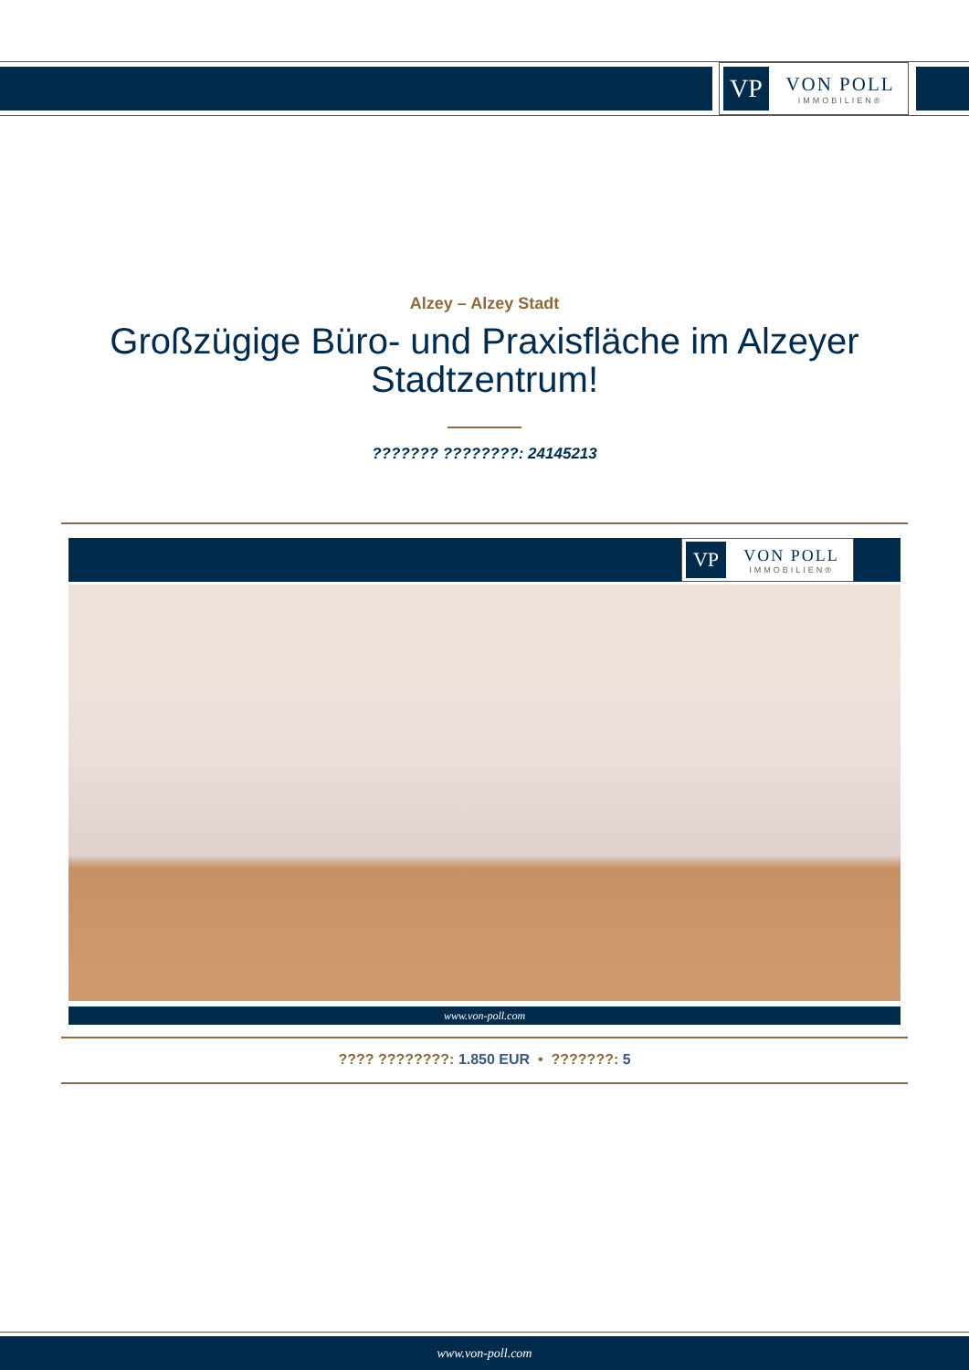VP
VON POLL
IMMOBILIEN®
Alzey – Alzey Stadt
Großzügige Büro- und Praxisfläche im Alzeyer
Stadtzentrum!
??????? ????????: 24145213
VP
VON POLL
IMMOBILIEN®
www.von-poll.com
???? ????????: 1.850 EUR • ???????: 5
www.von-poll.com